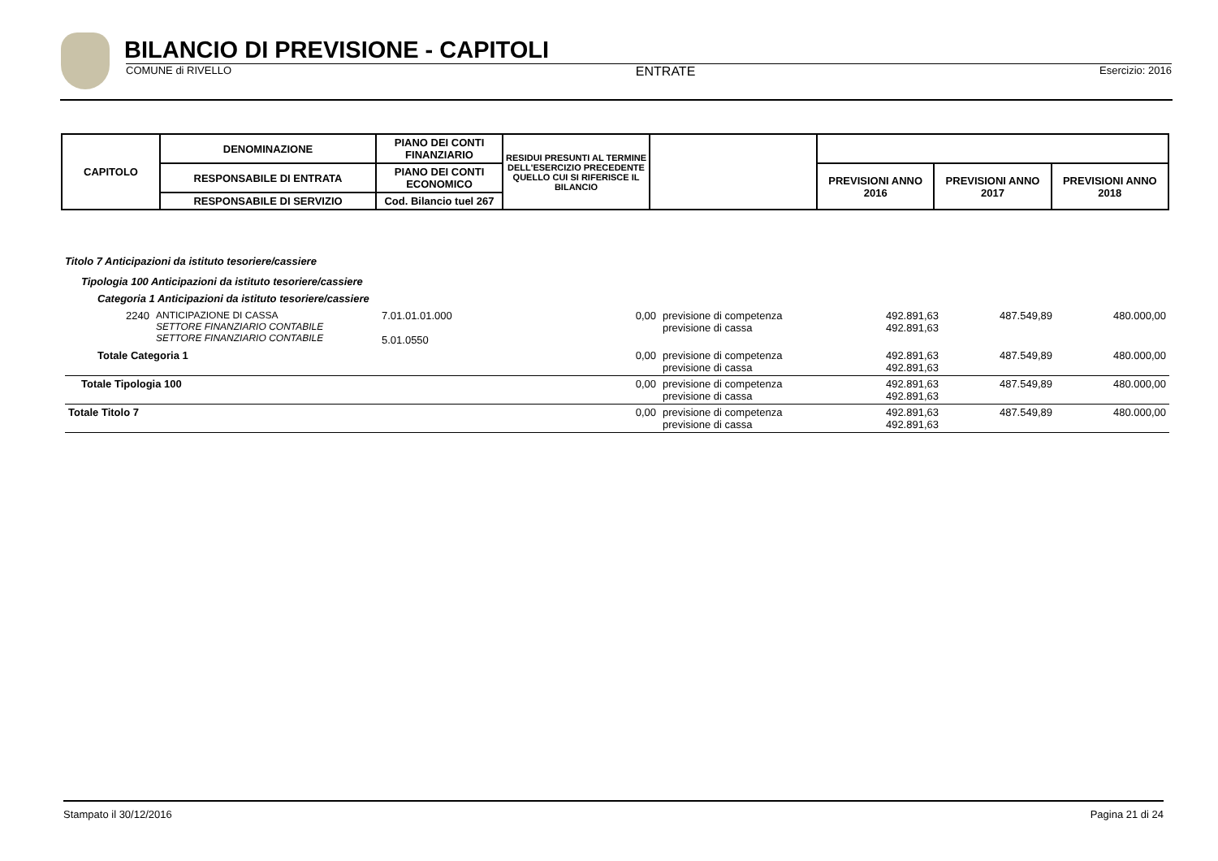BILANCIO DI PREVISIONE - CAPITOLI
COMUNE di RIVELLO ENTRATE Esercizio: 2016
| CAPITOLO | DENOMINAZIONE | PIANO DEI CONTI FINANZIARIO | RESIDUI PRESUNTI AL TERMINE DELL'ESERCIZIO PRECEDENTE QUELLO CUI SI RIFERISCE IL BILANCIO | | | | |
| | RESPONSABILE DI ENTRATA | PIANO DEI CONTI ECONOMICO | | | PREVISIONI ANNO 2016 | PREVISIONI ANNO 2017 | PREVISIONI ANNO 2018 |
| | RESPONSABILE DI SERVIZIO | Cod. Bilancio tuel 267 | | | | | |
Titolo 7 Anticipazioni da istituto tesoriere/cassiere
Tipologia 100 Anticipazioni da istituto tesoriere/cassiere
Categoria 1 Anticipazioni da istituto tesoriere/cassiere
| 2240 | ANTICIPAZIONE DI CASSA SETTORE FINANZIARIO CONTABILE SETTORE FINANZIARIO CONTABILE | 7.01.01.01.000 5.01.0550 | 0,00 | previsione di competenza previsione di cassa | 492.891,63 492.891,63 | 487.549,89 | 480.000,00 |
| Totale Categoria 1 | | | 0,00 | previsione di competenza previsione di cassa | 492.891,63 492.891,63 | 487.549,89 | 480.000,00 |
| Totale Tipologia 100 | | | 0,00 | previsione di competenza previsione di cassa | 492.891,63 492.891,63 | 487.549,89 | 480.000,00 |
| Totale Titolo 7 | | | 0,00 | previsione di competenza previsione di cassa | 492.891,63 492.891,63 | 487.549,89 | 480.000,00 |
Stampato il 30/12/2016 Pagina 21 di 24